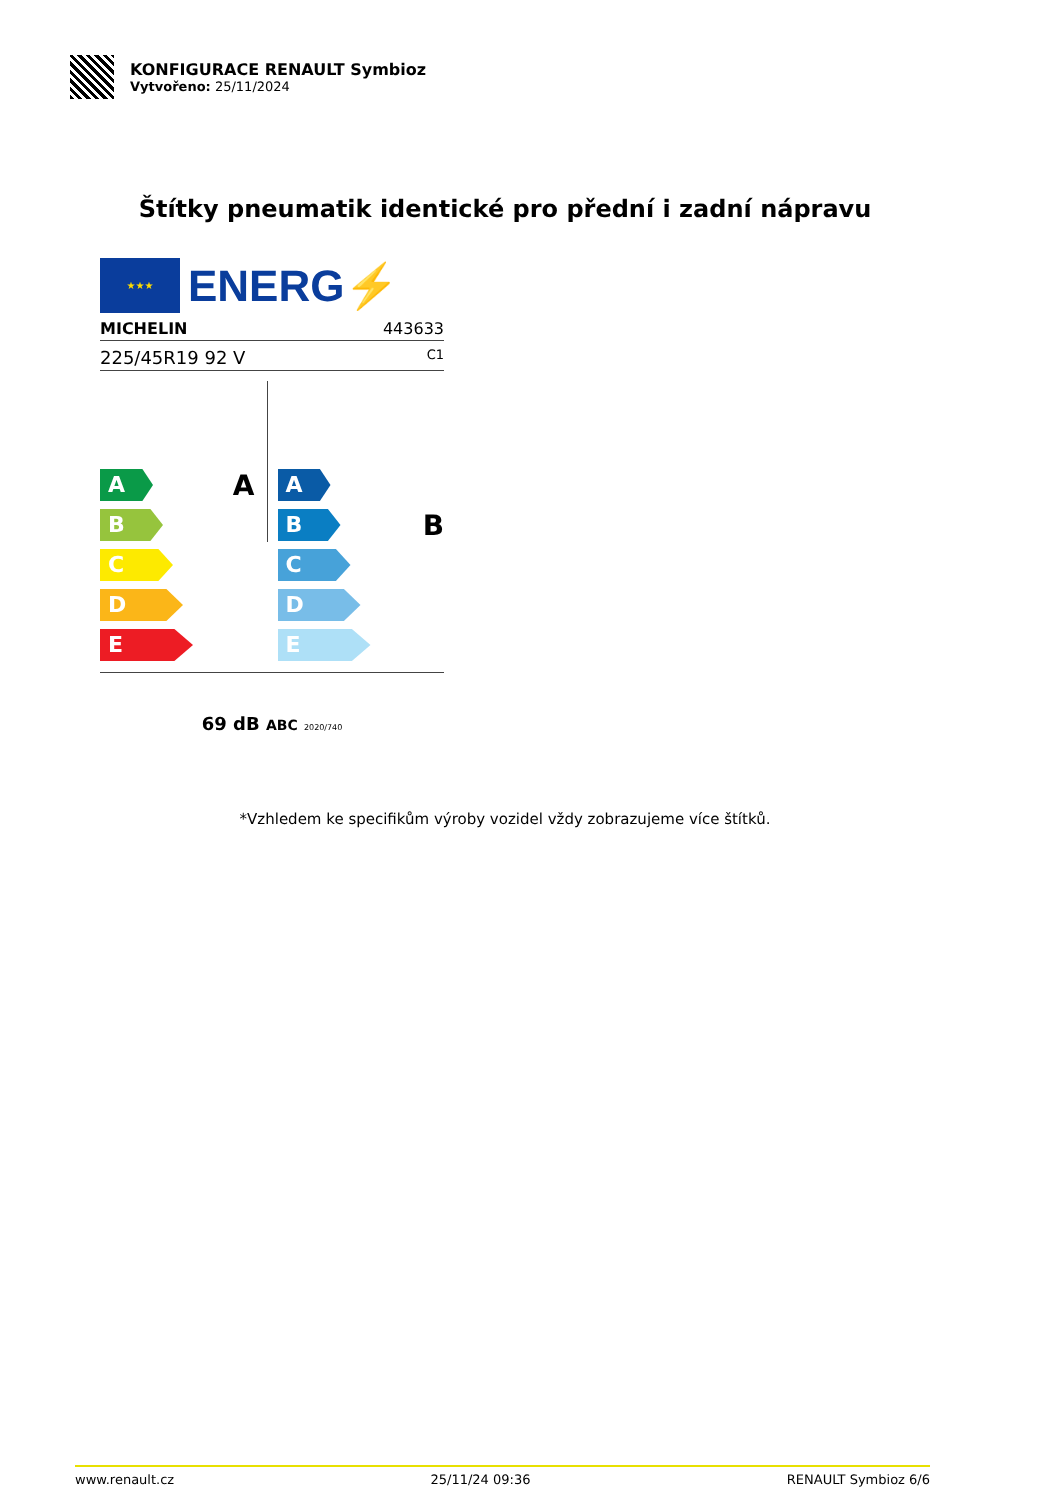KONFIGURACE RENAULT Symbioz
Vytvořeno: 25/11/2024
Štítky pneumatik identické pro přední i zadní nápravu
★★★
ENERG⚡
MICHELIN 443633
225/45R19 92 V C1
A
B
C
D
E
A
A
B
C
D
E
B
69 dB ABC 2020/740
*Vzhledem ke specifikům výroby vozidel vždy zobrazujeme více štítků.
www.renault.cz 25/11/24 09:36 RENAULT Symbioz 6/6